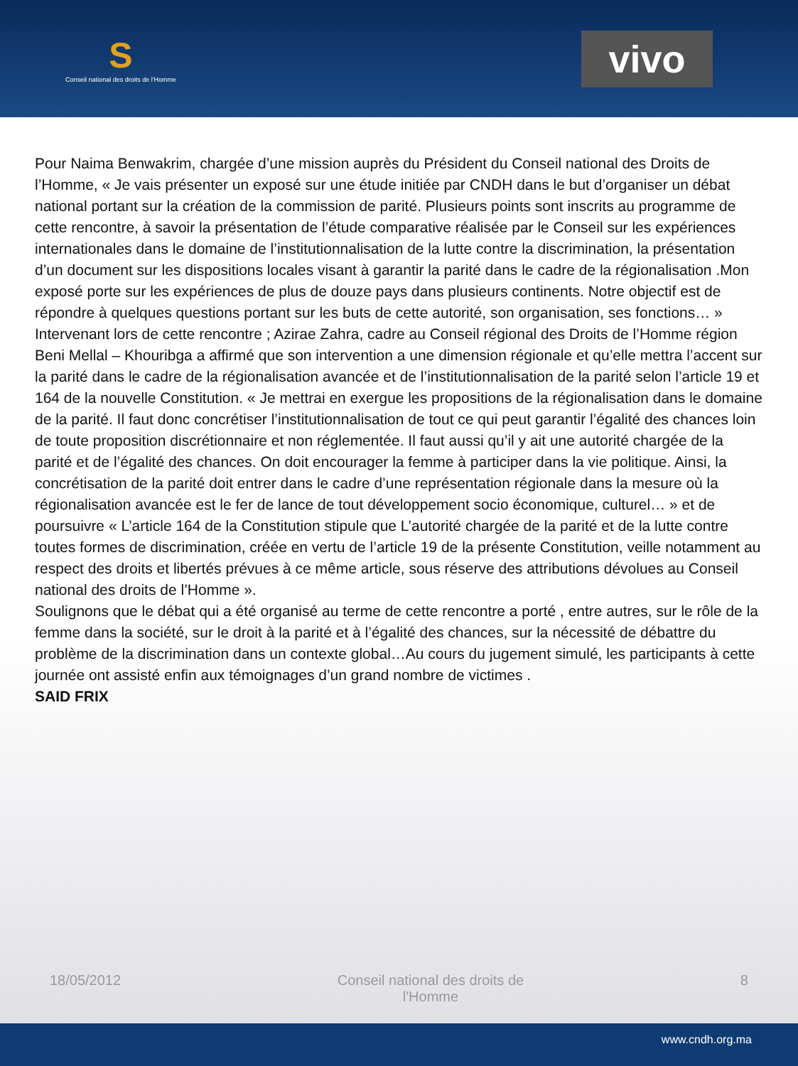S
Conseil national des droits de l'Homme
vivo
Pour Naima Benwakrim, chargée d’une mission auprès du Président du Conseil national des Droits de l’Homme, « Je vais présenter un exposé sur une étude initiée par CNDH dans le but d’organiser un débat national portant sur la création de la commission de parité. Plusieurs points sont inscrits au programme de cette rencontre, à savoir la présentation de l’étude comparative réalisée par le Conseil sur les expériences internationales dans le domaine de l’institutionnalisation de la lutte contre la discrimination, la présentation d’un document sur les dispositions locales visant à garantir la parité dans le cadre de la régionalisation .Mon exposé porte sur les expériences de plus de douze pays dans plusieurs continents. Notre objectif est de répondre à quelques questions portant sur les buts de cette autorité, son organisation, ses fonctions… »
Intervenant lors de cette rencontre ; Azirae Zahra, cadre au Conseil régional des Droits de l’Homme région Beni Mellal – Khouribga a affirmé que son intervention a une dimension régionale et qu’elle mettra l’accent sur la parité dans le cadre de la régionalisation avancée et de l’institutionnalisation de la parité selon l’article 19 et 164 de la nouvelle Constitution. « Je mettrai en exergue les propositions de la régionalisation dans le domaine de la parité. Il faut donc concrétiser l’institutionnalisation de tout ce qui peut garantir l’égalité des chances loin de toute proposition discrétionnaire et non réglementée. Il faut aussi qu’il y ait une autorité chargée de la parité et de l’égalité des chances. On doit encourager la femme à participer dans la vie politique. Ainsi, la concrétisation de la parité doit entrer dans le cadre d’une représentation régionale dans la mesure où la régionalisation avancée est le fer de lance de tout développement socio économique, culturel… » et de poursuivre « L’article 164 de la Constitution stipule que L’autorité chargée de la parité et de la lutte contre toutes formes de discrimination, créée en vertu de l’article 19 de la présente Constitution, veille notamment au respect des droits et libertés prévues à ce même article, sous réserve des attributions dévolues au Conseil national des droits de l’Homme ».
Soulignons que le débat qui a été organisé au terme de cette rencontre a porté , entre autres, sur le rôle de la femme dans la société, sur le droit à la parité et à l’égalité des chances, sur la nécessité de débattre du problème de la discrimination dans un contexte global…Au cours du jugement simulé, les participants à cette journée ont assisté enfin aux témoignages d’un grand nombre de victimes .
SAID FRIX
18/05/2012 Conseil national des droits de l'Homme 8
www.cndh.org.ma